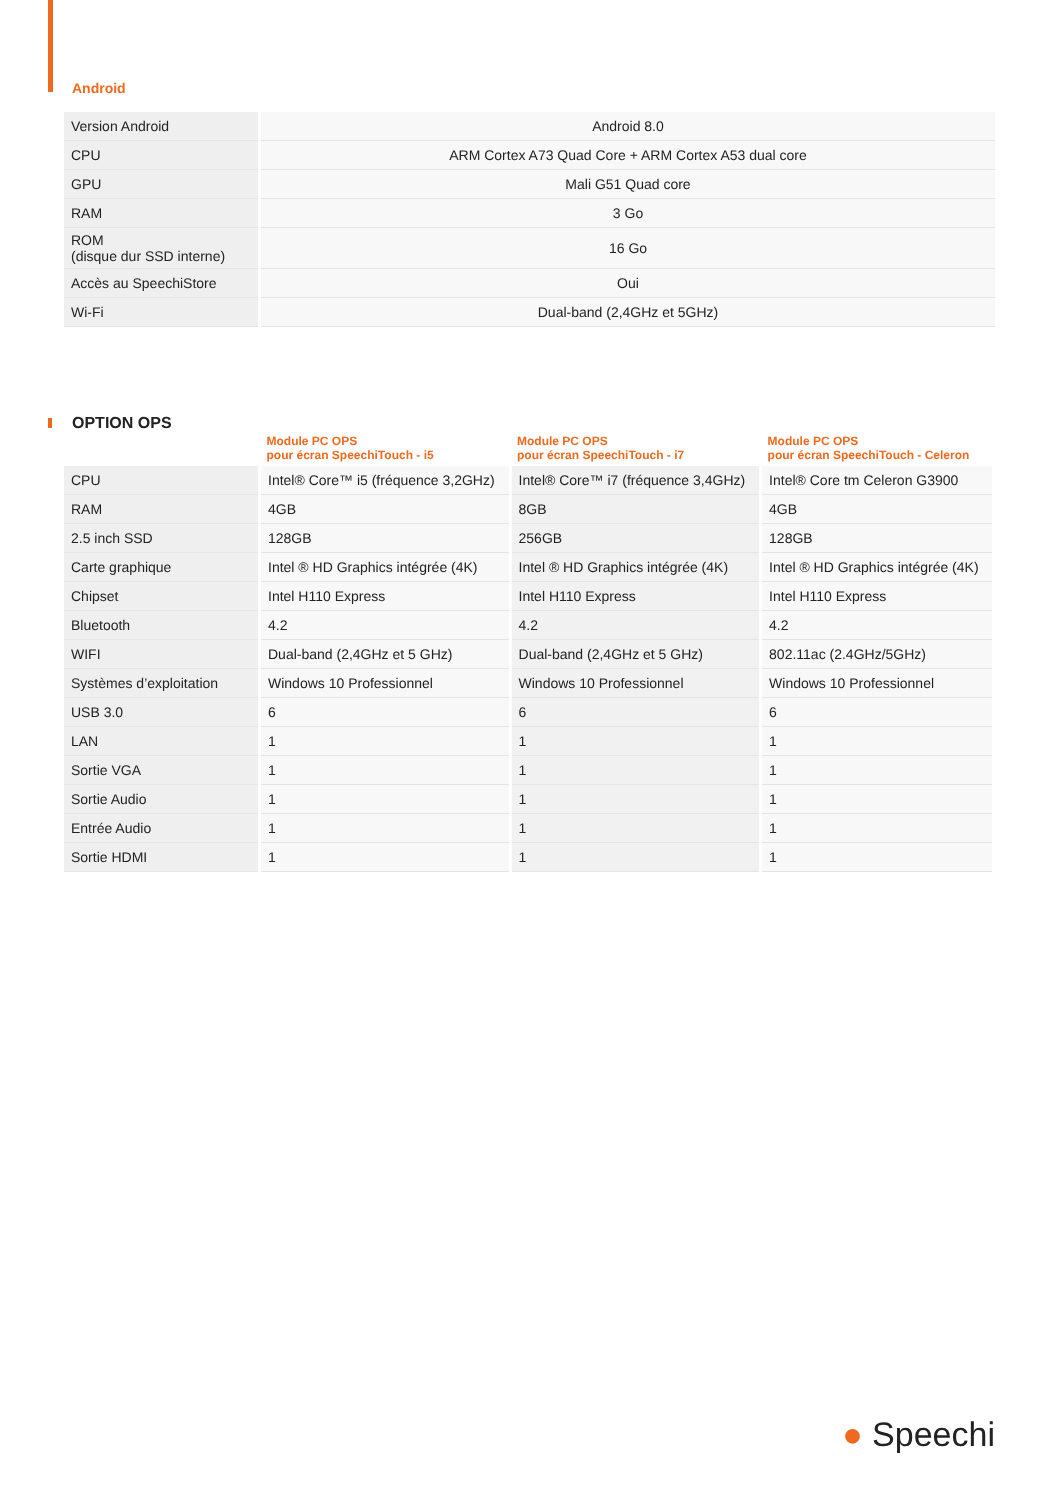Android
| Version Android | Android 8.0 |
| CPU | ARM Cortex A73 Quad Core + ARM Cortex A53 dual core |
| GPU | Mali G51 Quad core |
| RAM | 3 Go |
| ROM (disque dur SSD interne) | 16 Go |
| Accès au SpeechiStore | Oui |
| Wi-Fi | Dual-band (2,4GHz et 5GHz) |
OPTION OPS
| | Module PC OPS pour écran SpeechiTouch - i5 | Module PC OPS pour écran SpeechiTouch - i7 | Module PC OPS pour écran SpeechiTouch - Celeron |
| --- | --- | --- | --- |
| CPU | Intel® Core™ i5 (fréquence 3,2GHz) | Intel® Core™ i7 (fréquence 3,4GHz) | Intel® Core tm Celeron G3900 |
| RAM | 4GB | 8GB | 4GB |
| 2.5 inch SSD | 128GB | 256GB | 128GB |
| Carte graphique | Intel ® HD Graphics intégrée (4K) | Intel ® HD Graphics intégrée (4K) | Intel ® HD Graphics intégrée (4K) |
| Chipset | Intel H110 Express | Intel H110 Express | Intel H110 Express |
| Bluetooth | 4.2 | 4.2 | 4.2 |
| WIFI | Dual-band (2,4GHz et 5 GHz) | Dual-band (2,4GHz et 5 GHz) | 802.11ac (2.4GHz/5GHz) |
| Systèmes d’exploitation | Windows 10 Professionnel | Windows 10 Professionnel | Windows 10 Professionnel |
| USB 3.0 | 6 | 6 | 6 |
| LAN | 1 | 1 | 1 |
| Sortie VGA | 1 | 1 | 1 |
| Sortie Audio | 1 | 1 | 1 |
| Entrée Audio | 1 | 1 | 1 |
| Sortie HDMI | 1 | 1 | 1 |
● Speechi